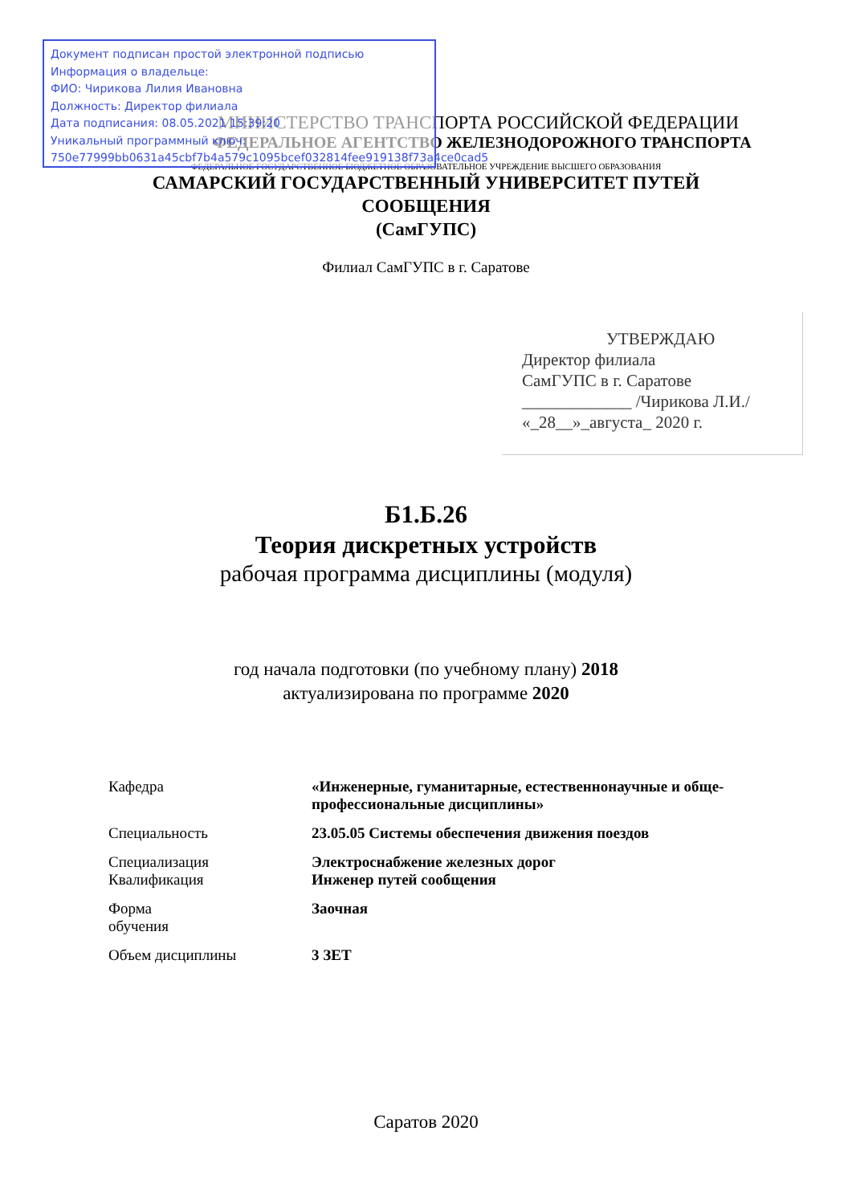Документ подписан простой электронной подписью
Информация о владельце:
ФИО: Чирикова Лилия Ивановна
Должность: Директор филиала
Дата подписания: 08.05.2021 15:39:20
Уникальный программный ключ:
750e77999bb0631a45cbf7b4a579c1095bcef032814fee919138f73a4ce0cad5
МИНИСТЕРСТВО ТРАНСПОРТА РОССИЙСКОЙ ФЕДЕРАЦИИ
ФЕДЕРАЛЬНОЕ АГЕНТСТВО ЖЕЛЕЗНОДОРОЖНОГО ТРАНСПОРТА
ФЕДЕРАЛЬНОЕ ГОСУДАРСТВЕННОЕ БЮДЖЕТНОЕ ОБРАЗОВАТЕЛЬНОЕ УЧРЕЖДЕНИЕ ВЫСШЕГО ОБРАЗОВАНИЯ
САМАРСКИЙ ГОСУДАРСТВЕННЫЙ УНИВЕРСИТЕТ ПУТЕЙ
СООБЩЕНИЯ
(СамГУПС)
Филиал СамГУПС в г. Саратове
УТВЕРЖДАЮ
Директор филиала
СамГУПС в г. Саратове
_____________ /Чирикова Л.И./
«_28__»_августа_ 2020 г.
Б1.Б.26
Теория дискретных устройств
рабочая программа дисциплины (модуля)
год начала подготовки (по учебному плану) 2018
актуализирована по программе 2020
| Кафедра | «Инженерные, гуманитарные, естественнонаучные и обще-профессиональные дисциплины» |
| Специальность | 23.05.05 Системы обеспечения движения поездов |
| Специализация Квалификация | Электроснабжение железных дорог Инженер путей сообщения |
| Форма обучения | Заочная |
| Объем дисциплины | 3 ЗЕТ |
Саратов 2020